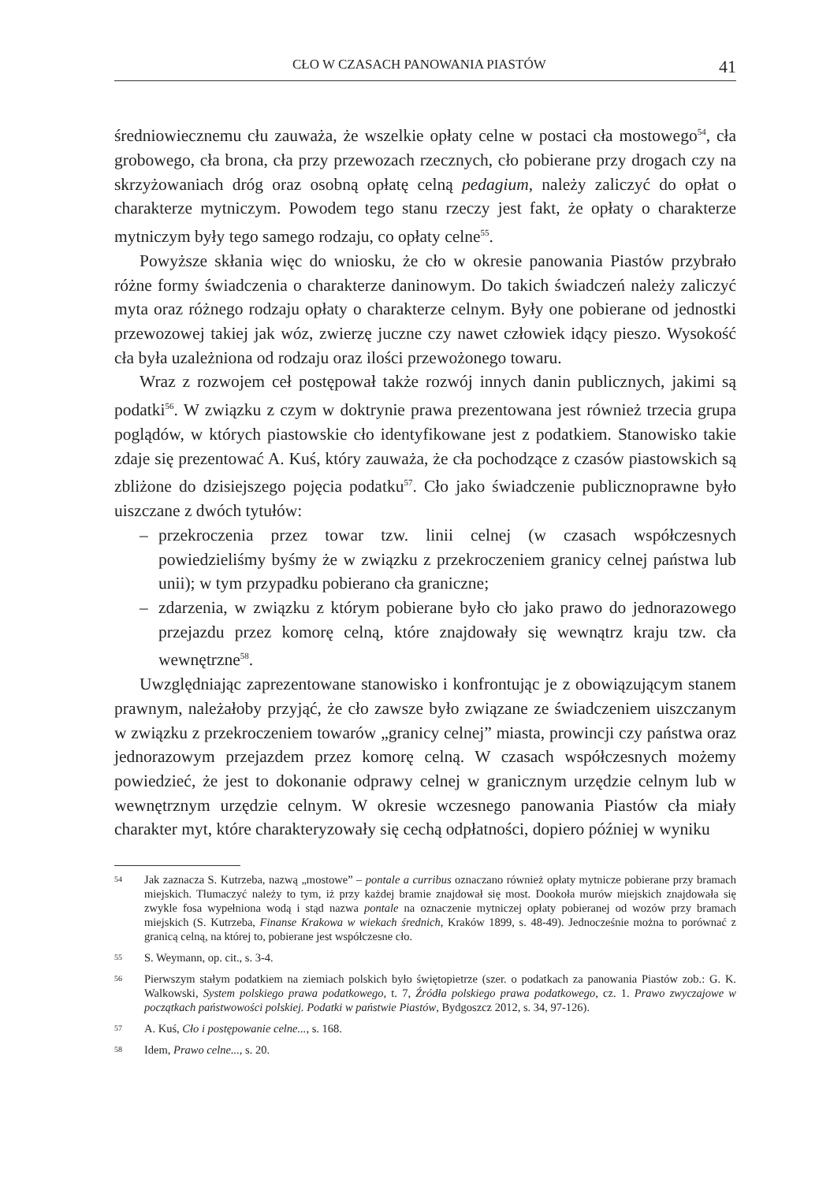CŁO W CZASACH PANOWANIA PIASTÓW 41
średniowiecznemu cłu zauważa, że wszelkie opłaty celne w postaci cła mostowego<sup>54</sup>, cła grobowego, cła brona, cła przy przewozach rzecznych, cło pobierane przy drogach czy na skrzyżowaniach dróg oraz osobną opłatę celną pedagium, należy zaliczyć do opłat o charakterze mytniczym. Powodem tego stanu rzeczy jest fakt, że opłaty o charakterze mytniczym były tego samego rodzaju, co opłaty celne<sup>55</sup>.
Powyższe skłania więc do wniosku, że cło w okresie panowania Piastów przybrało różne formy świadczenia o charakterze daninowym. Do takich świadczeń należy zaliczyć myta oraz różnego rodzaju opłaty o charakterze celnym. Były one pobierane od jednostki przewozowej takiej jak wóz, zwierzę juczne czy nawet człowiek idący pieszo. Wysokość cła była uzależniona od rodzaju oraz ilości przewożonego towaru.
Wraz z rozwojem ceł postępował także rozwój innych danin publicznych, jakimi są podatki<sup>56</sup>. W związku z czym w doktrynie prawa prezentowana jest również trzecia grupa poglądów, w których piastowskie cło identyfikowane jest z podatkiem. Stanowisko takie zdaje się prezentować A. Kuś, który zauważa, że cła pochodzące z czasów piastowskich są zbliżone do dzisiejszego pojęcia podatku<sup>57</sup>. Cło jako świadczenie publicznoprawne było uiszczane z dwóch tytułów:
– przekroczenia przez towar tzw. linii celnej (w czasach współczesnych powiedzieliśmy byśmy że w związku z przekroczeniem granicy celnej państwa lub unii); w tym przypadku pobierano cła graniczne;
– zdarzenia, w związku z którym pobierane było cło jako prawo do jednorazowego przejazdu przez komorę celną, które znajdowały się wewnątrz kraju tzw. cła wewnętrzne<sup>58</sup>.
Uwzględniając zaprezentowane stanowisko i konfrontując je z obowiązującym stanem prawnym, należałoby przyjąć, że cło zawsze było związane ze świadczeniem uiszczanym w związku z przekroczeniem towarów „granicy celnej” miasta, prowincji czy państwa oraz jednorazowym przejazdem przez komorę celną. W czasach współczesnych możemy powiedzieć, że jest to dokonanie odprawy celnej w granicznym urzędzie celnym lub w wewnętrznym urzędzie celnym. W okresie wczesnego panowania Piastów cła miały charakter myt, które charakteryzowały się cechą odpłatności, dopiero później w wyniku
54 Jak zaznacza S. Kutrzeba, nazwą „mostowe” – pontale a curribus oznaczano również opłaty mytnicze pobierane przy bramach miejskich. Tłumaczyć należy to tym, iż przy każdej bramie znajdował się most. Dookoła murów miejskich znajdowała się zwykle fosa wypełniona wodą i stąd nazwa pontale na oznaczenie mytniczej opłaty pobieranej od wozów przy bramach miejskich (S. Kutrzeba, Finanse Krakowa w wiekach średnich, Kraków 1899, s. 48-49). Jednocześnie można to porównać z granicą celną, na której to, pobierane jest współczesne cło.
55 S. Weymann, op. cit., s. 3-4.
56 Pierwszym stałym podatkiem na ziemiach polskich było świętopietrze (szer. o podatkach za panowania Piastów zob.: G. K. Walkowski, System polskiego prawa podatkowego, t. 7, Źródła polskiego prawa podatkowego, cz. 1. Prawo zwyczajowe w początkach państwowości polskiej. Podatki w państwie Piastów, Bydgoszcz 2012, s. 34, 97-126).
57 A. Kuś, Cło i postępowanie celne..., s. 168.
58 Idem, Prawo celne..., s. 20.